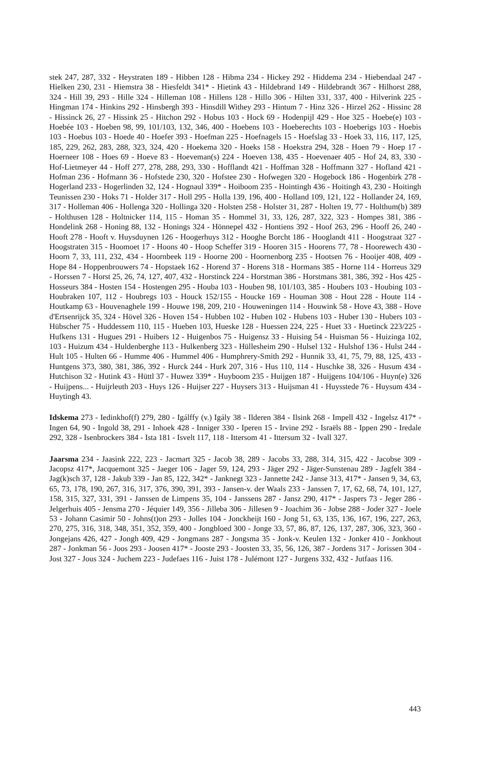stek 247, 287, 332 - Heystraten 189 - Hibben 128 - Hibma 234 - Hickey 292 - Hiddema 234 - Hiebendaal 247 - Hielken 230, 231 - Hiemstra 38 - Hiesfeldt 341* - Hietink 43 - Hildebrand 149 - Hildebrandt 367 - Hilhorst 288, 324 - Hill 39, 293 - Hille 324 - Hilleman 108 - Hillens 128 - Hillo 306 - Hilten 331, 337, 400 - Hilverink 225 - Hingman 174 - Hinkins 292 - Hinsbergh 393 - Hinsdill Withey 293 - Hintum 7 - Hinz 326 - Hirzel 262 - Hissinc 28 - Hissinck 26, 27 - Hissink 25 - Hitchon 292 - Hobus 103 - Hock 69 - Hodenpijl 429 - Hoe 325 - Hoebe(e) 103 - Hoebée 103 - Hoeben 98, 99, 101/103, 132, 346, 400 - Hoebens 103 - Hoeberechts 103 - Hoeberigs 103 - Hoebis 103 - Hoebus 103 - Hoede 40 - Hoefer 393 - Hoefman 225 - Hoefnagels 15 - Hoefslag 33 - Hoek 33, 116, 117, 125, 185, 229, 262, 283, 288, 323, 324, 420 - Hoekema 320 - Hoeks 158 - Hoekstra 294, 328 - Hoen 79 - Hoep 17 - Hoerneer 108 - Hoes 69 - Hoeve 83 - Hoeveman(s) 224 - Hoeven 138, 435 - Hoevenaer 405 - Hof 24, 83, 330 - Hof-Lietmeyer 44 - Hoff 277, 278, 288, 293, 330 - Hofflandt 421 - Hoffman 328 - Hoffmann 327 - Hofland 421 - Hofman 236 - Hofmann 36 - Hofstede 230, 320 - Hofstee 230 - Hofwegen 320 - Hogebock 186 - Hogenbirk 278 - Hogerland 233 - Hogerlinden 32, 124 - Hognaul 339* - Hoiboom 235 - Hointingh 436 - Hoitingh 43, 230 - Hoitingh Teunissen 230 - Hoks 71 - Holder 317 - Holl 295 - Holla 139, 196, 400 - Holland 109, 121, 122 - Hollander 24, 169, 317 - Holleman 406 - Hollenga 320 - Hollinga 320 - Holsten 258 - Holster 31, 287 - Holten 19, 77 - Holthum(b) 389 - Holthusen 128 - Holtnicker 114, 115 - Homan 35 - Hommel 31, 33, 126, 287, 322, 323 - Hompes 381, 386 - Hondelink 268 - Honing 88, 132 - Honings 324 - Hönnepel 432 - Hontiens 392 - Hoof 263, 296 - Hooff 26, 240 - Hooft 278 - Hooft v. Huysduynen 126 - Hoogerhuys 312 - Hooghe Borcht 186 - Hooglandt 411 - Hoogstraat 327 - Hoogstraten 315 - Hoomoet 17 - Hoons 40 - Hoop Scheffer 319 - Hooren 315 - Hoorens 77, 78 - Hoorewech 430 - Hoorn 7, 33, 111, 232, 434 - Hoornbeek 119 - Hoorne 200 - Hoornenborg 235 - Hootsen 76 - Hooijer 408, 409 - Hope 84 - Hoppenbrouwers 74 - Hopstaek 162 - Horend 37 - Horens 318 - Hormans 385 - Horne 114 - Horreus 329 - Horssen 7 - Horst 25, 26, 74, 127, 407, 432 - Horstinck 224 - Horstman 386 - Horstmans 381, 386, 392 - Hos 425 - Hosseurs 384 - Hosten 154 - Hostengen 295 - Houba 103 - Houben 98, 101/103, 385 - Houbers 103 - Houbing 103 - Houbraken 107, 112 - Houbregs 103 - Houck 152/155 - Houcke 169 - Houman 308 - Hout 228 - Houte 114 - Houtkamp 63 - Houvenaghele 199 - Houwe 198, 209, 210 - Houweningen 114 - Houwink 58 - Hove 43, 388 - Hove d'Ertsenrijck 35, 324 - Hövel 326 - Hoven 154 - Hubben 102 - Huben 102 - Hubens 103 - Huber 130 - Hubers 103 - Hübscher 75 - Huddessem 110, 115 - Hueben 103, Hueske 128 - Huessen 224, 225 - Huet 33 - Huetinck 223/225 - Hufkens 131 - Hugues 291 - Huibers 12 - Huigenbos 75 - Huigensz 33 - Huising 54 - Huisman 56 - Huizinga 102, 103 - Huizum 434 - Huldenberghe 113 - Hulkenberg 323 - Hüllesheim 290 - Hulsel 132 - Hulshof 136 - Hulst 244 - Hult 105 - Hulten 66 - Humme 406 - Hummel 406 - Humphrery-Smith 292 - Hunnik 33, 41, 75, 79, 88, 125, 433 - Huntgens 373, 380, 381, 386, 392 - Hurck 244 - Hurk 207, 316 - Hus 110, 114 - Huschke 38, 326 - Husum 434 - Hutchison 32 - Hutink 43 - Hüttl 37 - Huwez 339* - Huyboom 235 - Huijgen 187 - Huijgens 104/106 - Huyn(e) 326 - Huijpens... - Huijrleuth 203 - Huys 126 - Huijser 227 - Huysers 313 - Huijsman 41 - Huysstede 76 - Huysum 434 - Huytingh 43.
Idskema 273 - Iedinkhof(f) 279, 280 - Igálffy (v.) Igály 38 - Ilderen 384 - Ilsink 268 - Impell 432 - Ingelsz 417* - Ingen 64, 90 - Ingold 38, 291 - Inhoek 428 - Inniger 330 - Iperen 15 - Irvine 292 - Israëls 88 - Ippen 290 - Iredale 292, 328 - Isenbrockers 384 - Ista 181 - Isvelt 117, 118 - Ittersom 41 - Ittersum 32 - Ivall 327.
Jaarsma 234 - Jaasink 222, 223 - Jacmart 325 - Jacob 38, 289 - Jacobs 33, 288, 314, 315, 422 - Jacobse 309 - Jacopsz 417*, Jacquemont 325 - Jaeger 106 - Jager 59, 124, 293 - Jäger 292 - Jäger-Sunstenau 289 - Jagfelt 384 - Jag(k)sch 37, 128 - Jakub 339 - Jan 85, 122, 342* - Janknegt 323 - Jannette 242 - Janse 313, 417* - Jansen 9, 34, 63, 65, 73, 178, 190, 267, 316, 317, 376, 390, 391, 393 - Jansen-v. der Waals 233 - Janssen 7, 17, 62, 68, 74, 101, 127, 158, 315, 327, 331, 391 - Janssen de Limpens 35, 104 - Janssens 287 - Jansz 290, 417* - Jaspers 73 - Jeger 286 - Jelgerhuis 405 - Jensma 270 - Jéquier 149, 356 - Jilleba 306 - Jillesen 9 - Joachim 36 - Jobse 288 - Joder 327 - Joele 53 - Johann Casimir 50 - Johns(t)on 293 - Jolles 104 - Jonckheijt 160 - Jong 51, 63, 135, 136, 167, 196, 227, 263, 270, 275, 316, 318, 348, 351, 352, 359, 400 - Jongbloed 300 - Jonge 33, 57, 86, 87, 126, 137, 287, 306, 323, 360 - Jongejans 426, 427 - Jongh 409, 429 - Jongmans 287 - Jongsma 35 - Jonk-v. Keulen 132 - Jonker 410 - Jonkhout 287 - Jonkman 56 - Joos 293 - Joosen 417* - Jooste 293 - Joosten 33, 35, 56, 126, 387 - Jordens 317 - Jorissen 304 - Jost 327 - Jous 324 - Juchem 223 - Judefaes 116 - Juist 178 - Julémont 127 - Jurgens 332, 432 - Jutfaas 116.
443